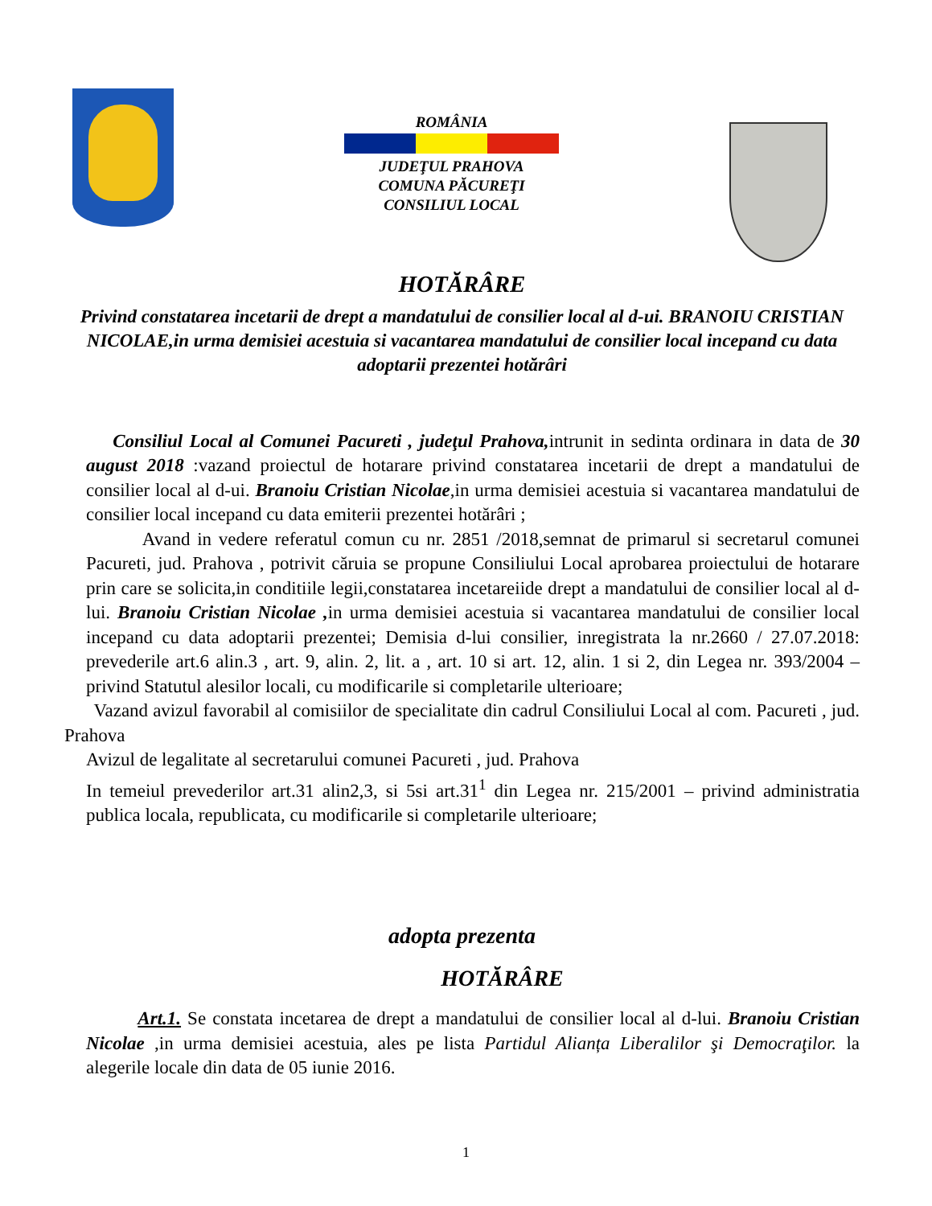ROMÂNIA
JUDEŢUL PRAHOVA
COMUNA PĂCUREŢI
CONSILIUL LOCAL
HOTĂRÂRE
Privind constatarea incetarii de drept a mandatului de consilier local al d-ui. BRANOIU CRISTIAN NICOLAE,in urma demisiei acestuia si vacantarea mandatului de consilier local incepand cu data adoptarii prezentei hotărâri
Consiliul Local al Comunei Pacureti , judeţul Prahova, intrunit in sedinta ordinara in data de 30 august 2018 :vazand proiectul de hotarare privind constatarea incetarii de drept a mandatului de consilier local al d-ui. Branoiu Cristian Nicolae,in urma demisiei acestuia si vacantarea mandatului de consilier local incepand cu data emiterii prezentei hotărâri ;
Avand in vedere referatul comun cu nr. 2851 /2018,semnat de primarul si secretarul comunei Pacureti, jud. Prahova , potrivit căruia se propune Consiliului Local aprobarea proiectului de hotarare prin care se solicita,in conditiile legii,constatarea incetareiide drept a mandatului de consilier local al d-lui. Branoiu Cristian Nicolae , in urma demisiei acestuia si vacantarea mandatului de consilier local incepand cu data adoptarii prezentei; Demisia d-lui consilier, inregistrata la nr.2660 / 27.07.2018: prevederile art.6 alin.3 , art. 9, alin. 2, lit. a , art. 10 si art. 12, alin. 1 si 2, din Legea nr. 393/2004 – privind Statutul alesilor locali, cu modificarile si completarile ulterioare;
Vazand avizul favorabil al comisiilor de specialitate din cadrul Consiliului Local al com. Pacureti , jud. Prahova
Avizul de legalitate al secretarului comunei Pacureti , jud. Prahova
In temeiul prevederilor art.31 alin2,3, si 5si art.31<sup>1</sup> din Legea nr. 215/2001 – privind administratia publica locala, republicata, cu modificarile si completarile ulterioare;
adopta prezenta
HOTĂRÂRE
Art.1. Se constata incetarea de drept a mandatului de consilier local al d-lui. Branoiu Cristian Nicolae ,in urma demisiei acestuia, ales pe lista Partidul Alianța Liberalilor şi Democraţilor. la alegerile locale din data de 05 iunie 2016.
1